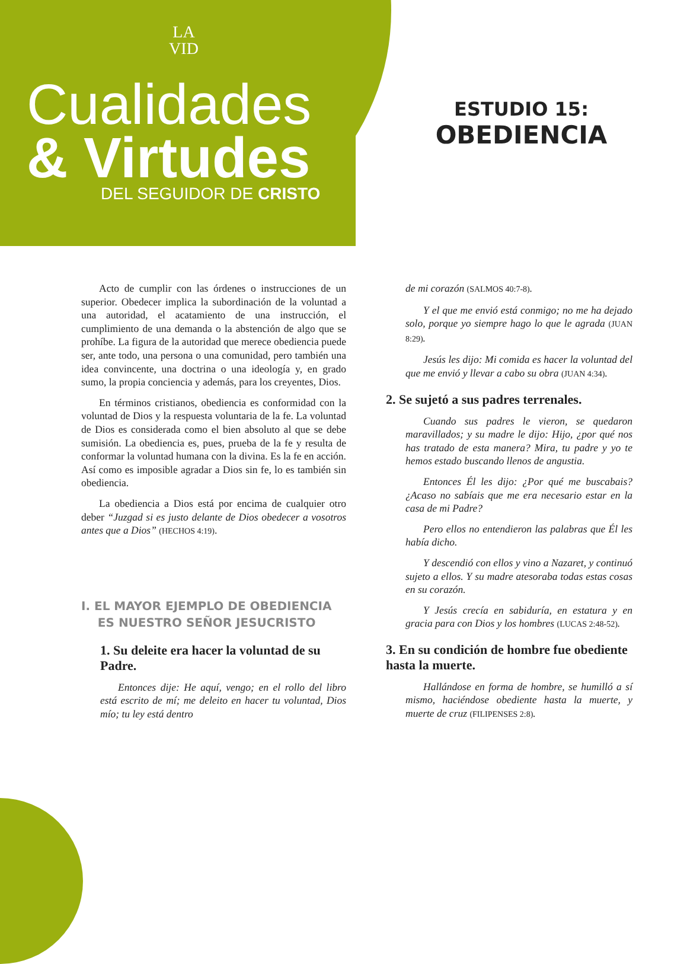LA
VID
Cualidades
& Virtudes
DEL SEGUIDOR DE CRISTO
ESTUDIO 15:
OBEDIENCIA
Acto de cumplir con las órdenes o instrucciones de un superior. Obedecer implica la subordinación de la voluntad a una autoridad, el acatamiento de una instrucción, el cumplimiento de una demanda o la abstención de algo que se prohíbe. La figura de la autoridad que merece obediencia puede ser, ante todo, una persona o una comunidad, pero también una idea convincente, una doctrina o una ideología y, en grado sumo, la propia conciencia y además, para los creyentes, Dios.
En términos cristianos, obediencia es conformidad con la voluntad de Dios y la respuesta voluntaria de la fe. La voluntad de Dios es considerada como el bien absoluto al que se debe sumisión. La obediencia es, pues, prueba de la fe y resulta de conformar la voluntad humana con la divina. Es la fe en acción. Así como es imposible agradar a Dios sin fe, lo es también sin obediencia.
La obediencia a Dios está por encima de cualquier otro deber “Juzgad si es justo delante de Dios obedecer a vosotros antes que a Dios” (HECHOS 4:19).
I. EL MAYOR EJEMPLO DE OBEDIENCIA
ES NUESTRO SEÑOR JESUCRISTO
1. Su deleite era hacer la voluntad de su Padre.
Entonces dije: He aquí, vengo; en el rollo del libro está escrito de mí; me deleito en hacer tu voluntad, Dios mío; tu ley está dentro
de mi corazón (SALMOS 40:7-8).
Y el que me envió está conmigo; no me ha dejado solo, porque yo siempre hago lo que le agrada (JUAN 8:29).
Jesús les dijo: Mi comida es hacer la voluntad del que me envió y llevar a cabo su obra (JUAN 4:34).
2. Se sujetó a sus padres terrenales.
Cuando sus padres le vieron, se quedaron maravillados; y su madre le dijo: Hijo, ¿por qué nos has tratado de esta manera? Mira, tu padre y yo te hemos estado buscando llenos de angustia.
Entonces Él les dijo: ¿Por qué me buscabais? ¿Acaso no sabíais que me era necesario estar en la casa de mi Padre?
Pero ellos no entendieron las palabras que Él les había dicho.
Y descendió con ellos y vino a Nazaret, y continuó sujeto a ellos. Y su madre atesoraba todas estas cosas en su corazón.
Y Jesús crecía en sabiduría, en estatura y en gracia para con Dios y los hombres (LUCAS 2:48-52).
3. En su condición de hombre fue obediente hasta la muerte.
Hallándose en forma de hombre, se humilló a sí mismo, haciéndose obediente hasta la muerte, y muerte de cruz (FILIPENSES 2:8).